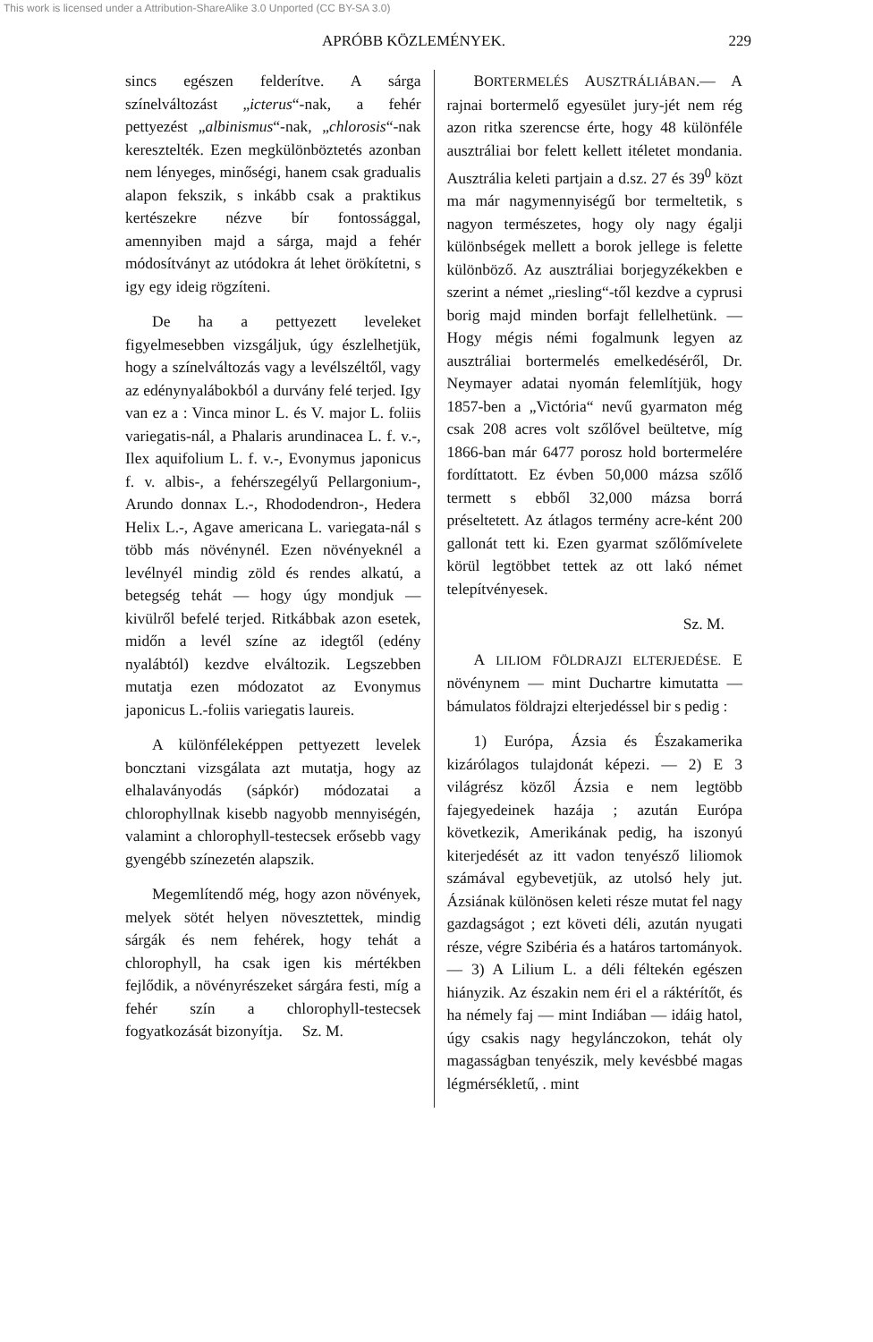This work is licensed under a Attribution-ShareAlike 3.0 Unported (CC BY-SA 3.0)
APRÓBB KÖZLEMÉNYEK. 229
sincs egészen felderítve. A sárga színelváltozást „icterus“-nak, a fehér pettyezést „albinismus“-nak, „chlorosis“-nak keresztelték. Ezen megkülönböztetés azonban nem lényeges, minőségi, hanem csak gradualis alapon fekszik, s inkább csak a praktikus kertészekre nézve bír fontossággal, amennyiben majd a sárga, majd a fehér módosítványt az utódokra át lehet örökítetni, s igy egy ideig rögzíteni.
De ha a pettyezett leveleket figyelmesebben vizsgáljuk, úgy észlelhetjük, hogy a színelváltozás vagy a levélszéltől, vagy az edénynyalábokból a durvány felé terjed. Igy van ez a : Vinca minor L. és V. major L. foliis variegatis-nál, a Phalaris arundinacea L. f. v.-, Ilex aquifolium L. f. v.-, Evonymus japonicus f. v. albis-, a fehérszegélyű Pellargonium-, Arundo donnax L.-, Rhododendron-, Hedera Helix L.-, Agave americana L. variegata-nál s több más növénynél. Ezen növényeknél a levélnyél mindig zöld és rendes alkatú, a betegség tehát — hogy úgy mondjuk — kivülről befelé terjed. Ritkábbak azon esetek, midőn a levél színe az idegtől (edény nyalábtól) kezdve elváltozik. Legszebben mutatja ezen módozatot az Evonymus japonicus L.-foliis variegatis laureis.
A különféleképpen pettyezett levelek boncztani vizsgálata azt mutatja, hogy az elhalaványodás (sápkór) módozatai a chlorophyllnak kisebb nagyobb mennyiségén, valamint a chlorophyll-testecsek erősebb vagy gyengébb színezetén alapszik.
Megemlítendő még, hogy azon növények, melyek sötét helyen növesztettek, mindig sárgák és nem fehérek, hogy tehát a chlorophyll, ha csak igen kis mértékben fejlődik, a növényrészeket sárgára festi, míg a fehér szín a chlorophyll-testecsek fogyatkozását bizonyítja. Sz. M.
BORTERMELÉS AUSZTRÁLIÁBAN.— A rajnai bortermelő egyesület jury-jét nem rég azon ritka szerencse érte, hogy 48 különféle ausztráliai bor felett kellett itéletet mondania. Ausztrália keleti partjain a d.sz. 27 és 39<sup>0</sup> közt ma már nagymennyiségű bor termeltetik, s nagyon természetes, hogy oly nagy égalji különbségek mellett a borok jellege is felette különböző. Az ausztráliai borjegyzékekben e szerint a német „riesling“-től kezdve a cyprusi borig majd minden borfajt fellelhetünk. — Hogy mégis némi fogalmunk legyen az ausztráliai bortermelés emelkedéséről, Dr. Neymayer adatai nyomán felemlítjük, hogy 1857-ben a „Victória“ nevű gyarmaton még csak 208 acres volt szőlővel beültetve, míg 1866-ban már 6477 porosz hold bortermelére fordíttatott. Ez évben 50,000 mázsa szőlő termett s ebből 32,000 mázsa borrá préseltetett. Az átlagos termény acre-ként 200 gallonát tett ki. Ezen gyarmat szőlőmívelete körül legtöbbet tettek az ott lakó német telepítvényesek.
Sz. M.
A LILIOM FÖLDRAJZI ELTERJEDÉSE. E növénynem — mint Duchartre kimutatta — bámulatos földrajzi elterjedéssel bir s pedig :
1) Európa, Ázsia és Északamerika kizárólagos tulajdonát képezi. — 2) E 3 világrész közől Ázsia e nem legtöbb fajegyedeinek hazája ; azután Európa következik, Amerikának pedig, ha iszonyú kiterjedését az itt vadon tenyésző liliomok számával egybevetjük, az utolsó hely jut. Ázsiának különösen keleti része mutat fel nagy gazdagságot ; ezt követi déli, azután nyugati része, végre Szibéria és a határos tartományok. — 3) A Lilium L. a déli féltekén egészen hiányzik. Az északin nem éri el a ráktérítőt, és ha némely faj — mint Indiában — idáig hatol, úgy csakis nagy hegylánczokon, tehát oly magasságban tenyészik, mely kevésbbé magas légmérsékletű, . mint